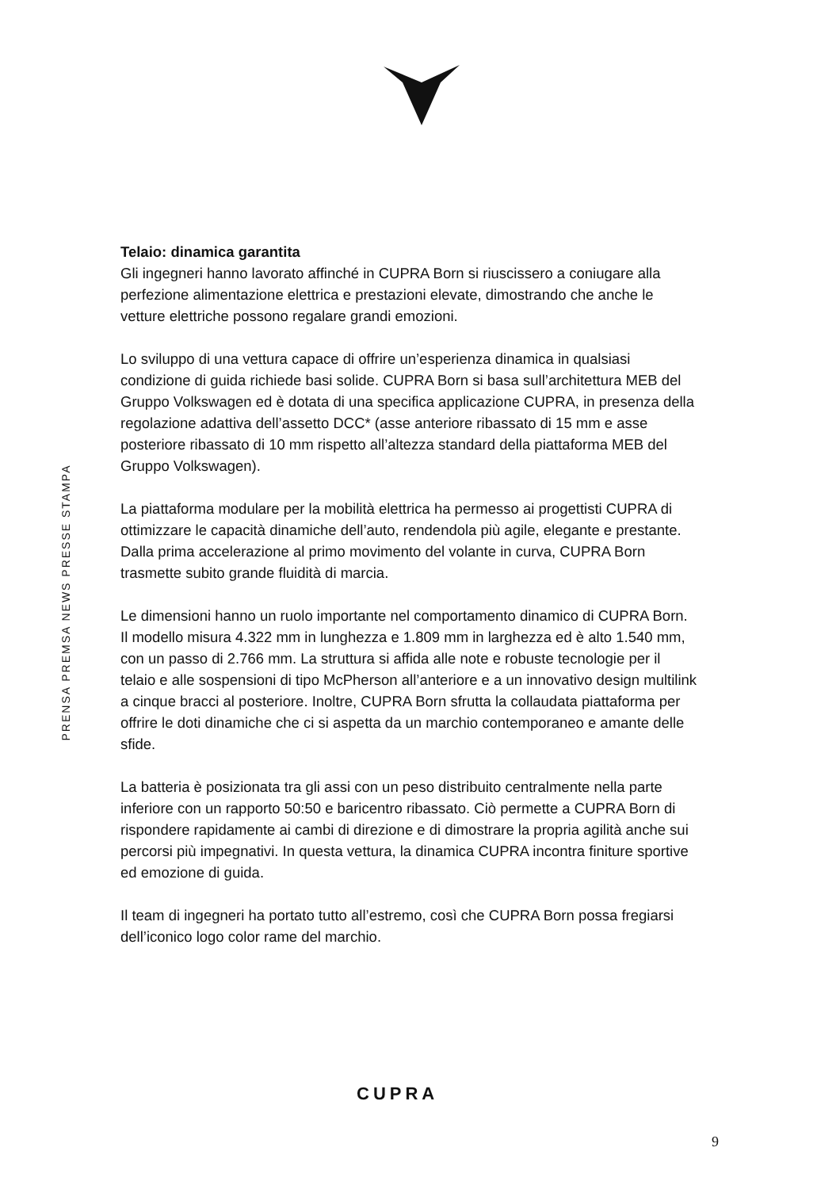PRENSA PREMSA NEWS PRESSE STAMPA
Telaio: dinamica garantita
Gli ingegneri hanno lavorato affinché in CUPRA Born si riuscissero a coniugare alla perfezione alimentazione elettrica e prestazioni elevate, dimostrando che anche le vetture elettriche possono regalare grandi emozioni.
Lo sviluppo di una vettura capace di offrire un’esperienza dinamica in qualsiasi condizione di guida richiede basi solide. CUPRA Born si basa sull’architettura MEB del Gruppo Volkswagen ed è dotata di una specifica applicazione CUPRA, in presenza della regolazione adattiva dell’assetto DCC* (asse anteriore ribassato di 15 mm e asse posteriore ribassato di 10 mm rispetto all’altezza standard della piattaforma MEB del Gruppo Volkswagen).
La piattaforma modulare per la mobilità elettrica ha permesso ai progettisti CUPRA di ottimizzare le capacità dinamiche dell’auto, rendendola più agile, elegante e prestante. Dalla prima accelerazione al primo movimento del volante in curva, CUPRA Born trasmette subito grande fluidità di marcia.
Le dimensioni hanno un ruolo importante nel comportamento dinamico di CUPRA Born. Il modello misura 4.322 mm in lunghezza e 1.809 mm in larghezza ed è alto 1.540 mm, con un passo di 2.766 mm. La struttura si affida alle note e robuste tecnologie per il telaio e alle sospensioni di tipo McPherson all’anteriore e a un innovativo design multilink a cinque bracci al posteriore. Inoltre, CUPRA Born sfrutta la collaudata piattaforma per offrire le doti dinamiche che ci si aspetta da un marchio contemporaneo e amante delle sfide.
La batteria è posizionata tra gli assi con un peso distribuito centralmente nella parte inferiore con un rapporto 50:50 e baricentro ribassato. Ciò permette a CUPRA Born di rispondere rapidamente ai cambi di direzione e di dimostrare la propria agilità anche sui percorsi più impegnativi. In questa vettura, la dinamica CUPRA incontra finiture sportive ed emozione di guida.
Il team di ingegneri ha portato tutto all’estremo, così che CUPRA Born possa fregiarsi dell’iconico logo color rame del marchio.
CUPRA
9